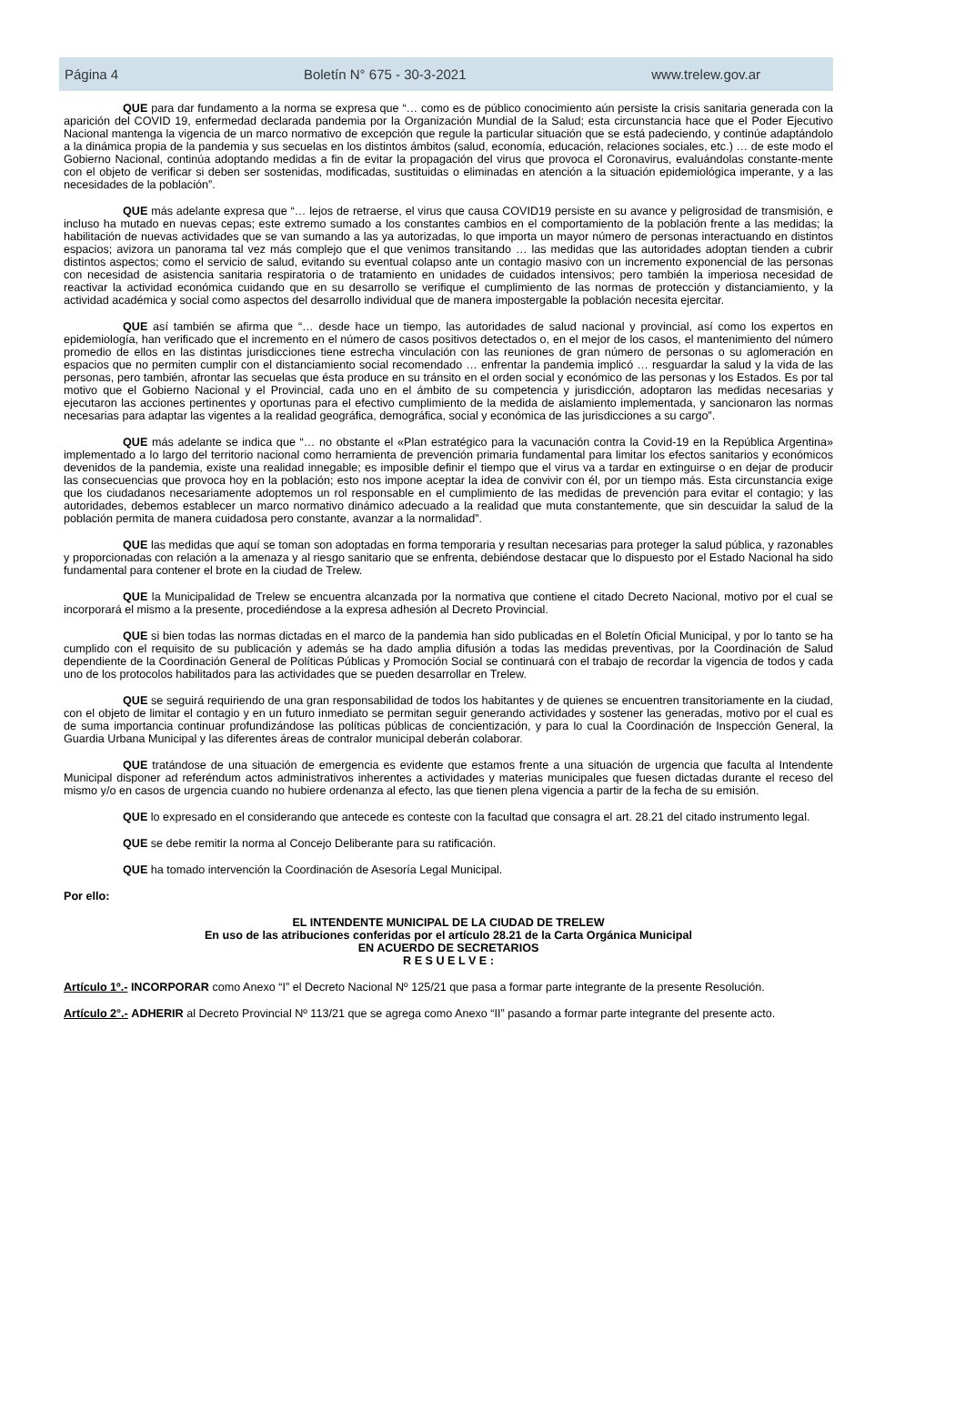Página 4 Boletín N° 675 - 30-3-2021 www.trelew.gov.ar
QUE para dar fundamento a la norma se expresa que “… como es de público conocimiento aún persiste la crisis sanitaria generada con la aparición del COVID 19, enfermedad declarada pandemia por la Organización Mundial de la Salud; esta circunstancia hace que el Poder Ejecutivo Nacional mantenga la vigencia de un marco normativo de excepción que regule la particular situación que se está padeciendo, y continúe adaptándolo a la dinámica propia de la pandemia y sus secuelas en los distintos ámbitos (salud, economía, educación, relaciones sociales, etc.) … de este modo el Gobierno Nacional, continúa adoptando medidas a fin de evitar la propagación del virus que provoca el Coronavirus, evaluándolas constante-mente con el objeto de verificar si deben ser sostenidas, modificadas, sustituidas o eliminadas en atención a la situación epidemiológica imperante, y a las necesidades de la población”.
QUE más adelante expresa que “… lejos de retraerse, el virus que causa COVID19 persiste en su avance y peligrosidad de transmisión, e incluso ha mutado en nuevas cepas; este extremo sumado a los constantes cambios en el comportamiento de la población frente a las medidas; la habilitación de nuevas actividades que se van sumando a las ya autorizadas, lo que importa un mayor número de personas interactuando en distintos espacios; avizora un panorama tal vez más complejo que el que venimos transitando … las medidas que las autoridades adoptan tienden a cubrir distintos aspectos; como el servicio de salud, evitando su eventual colapso ante un contagio masivo con un incremento exponencial de las personas con necesidad de asistencia sanitaria respiratoria o de tratamiento en unidades de cuidados intensivos; pero también la imperiosa necesidad de reactivar la actividad económica cuidando que en su desarrollo se verifique el cumplimiento de las normas de protección y distanciamiento, y la actividad académica y social como aspectos del desarrollo individual que de manera impostergable la población necesita ejercitar.
QUE así también se afirma que “… desde hace un tiempo, las autoridades de salud nacional y provincial, así como los expertos en epidemiología, han verificado que el incremento en el número de casos positivos detectados o, en el mejor de los casos, el mantenimiento del número promedio de ellos en las distintas jurisdicciones tiene estrecha vinculación con las reuniones de gran número de personas o su aglomeración en espacios que no permiten cumplir con el distanciamiento social recomendado … enfrentar la pandemia implicó … resguardar la salud y la vida de las personas, pero también, afrontar las secuelas que ésta produce en su tránsito en el orden social y económico de las personas y los Estados. Es por tal motivo que el Gobierno Nacional y el Provincial, cada uno en el ámbito de su competencia y jurisdicción, adoptaron las medidas necesarias y ejecutaron las acciones pertinentes y oportunas para el efectivo cumplimiento de la medida de aislamiento implementada, y sancionaron las normas necesarias para adaptar las vigentes a la realidad geográfica, demográfica, social y económica de las jurisdicciones a su cargo”.
QUE más adelante se indica que “… no obstante el «Plan estratégico para la vacunación contra la Covid-19 en la República Argentina» implementado a lo largo del territorio nacional como herramienta de prevención primaria fundamental para limitar los efectos sanitarios y económicos devenidos de la pandemia, existe una realidad innegable; es imposible definir el tiempo que el virus va a tardar en extinguirse o en dejar de producir las consecuencias que provoca hoy en la población; esto nos impone aceptar la idea de convivir con él, por un tiempo más. Esta circunstancia exige que los ciudadanos necesariamente adoptemos un rol responsable en el cumplimiento de las medidas de prevención para evitar el contagio; y las autoridades, debemos establecer un marco normativo dinámico adecuado a la realidad que muta constantemente, que sin descuidar la salud de la población permita de manera cuidadosa pero constante, avanzar a la normalidad”.
QUE las medidas que aquí se toman son adoptadas en forma temporaria y resultan necesarias para proteger la salud pública, y razonables y proporcionadas con relación a la amenaza y al riesgo sanitario que se enfrenta, debiéndose destacar que lo dispuesto por el Estado Nacional ha sido fundamental para contener el brote en la ciudad de Trelew.
QUE la Municipalidad de Trelew se encuentra alcanzada por la normativa que contiene el citado Decreto Nacional, motivo por el cual se incorporará el mismo a la presente, procediéndose a la expresa adhesión al Decreto Provincial.
QUE si bien todas las normas dictadas en el marco de la pandemia han sido publicadas en el Boletín Oficial Municipal, y por lo tanto se ha cumplido con el requisito de su publicación y además se ha dado amplia difusión a todas las medidas preventivas, por la Coordinación de Salud dependiente de la Coordinación General de Políticas Públicas y Promoción Social se continuará con el trabajo de recordar la vigencia de todos y cada uno de los protocolos habilitados para las actividades que se pueden desarrollar en Trelew.
QUE se seguirá requiriendo de una gran responsabilidad de todos los habitantes y de quienes se encuentren transitoriamente en la ciudad, con el objeto de limitar el contagio y en un futuro inmediato se permitan seguir generando actividades y sostener las generadas, motivo por el cual es de suma importancia continuar profundizándose las políticas públicas de concientización, y para lo cual la Coordinación de Inspección General, la Guardia Urbana Municipal y las diferentes áreas de contralor municipal deberán colaborar.
QUE tratándose de una situación de emergencia es evidente que estamos frente a una situación de urgencia que faculta al Intendente Municipal disponer ad referéndum actos administrativos inherentes a actividades y materias municipales que fuesen dictadas durante el receso del mismo y/o en casos de urgencia cuando no hubiere ordenanza al efecto, las que tienen plena vigencia a partir de la fecha de su emisión.
QUE lo expresado en el considerando que antecede es conteste con la facultad que consagra el art. 28.21 del citado instrumento legal.
QUE se debe remitir la norma al Concejo Deliberante para su ratificación.
QUE ha tomado intervención la Coordinación de Asesoría Legal Municipal.
Por ello:
EL INTENDENTE MUNICIPAL DE LA CIUDAD DE TRELEW
En uso de las atribuciones conferidas por el artículo 28.21 de la Carta Orgánica Municipal
EN ACUERDO DE SECRETARIOS
R E S U E L V E :
Artículo 1º.- INCORPORAR como Anexo “I” el Decreto Nacional Nº 125/21 que pasa a formar parte integrante de la presente Resolución.
Artículo 2°.- ADHERIR al Decreto Provincial Nº 113/21 que se agrega como Anexo “II” pasando a formar parte integrante del presente acto.